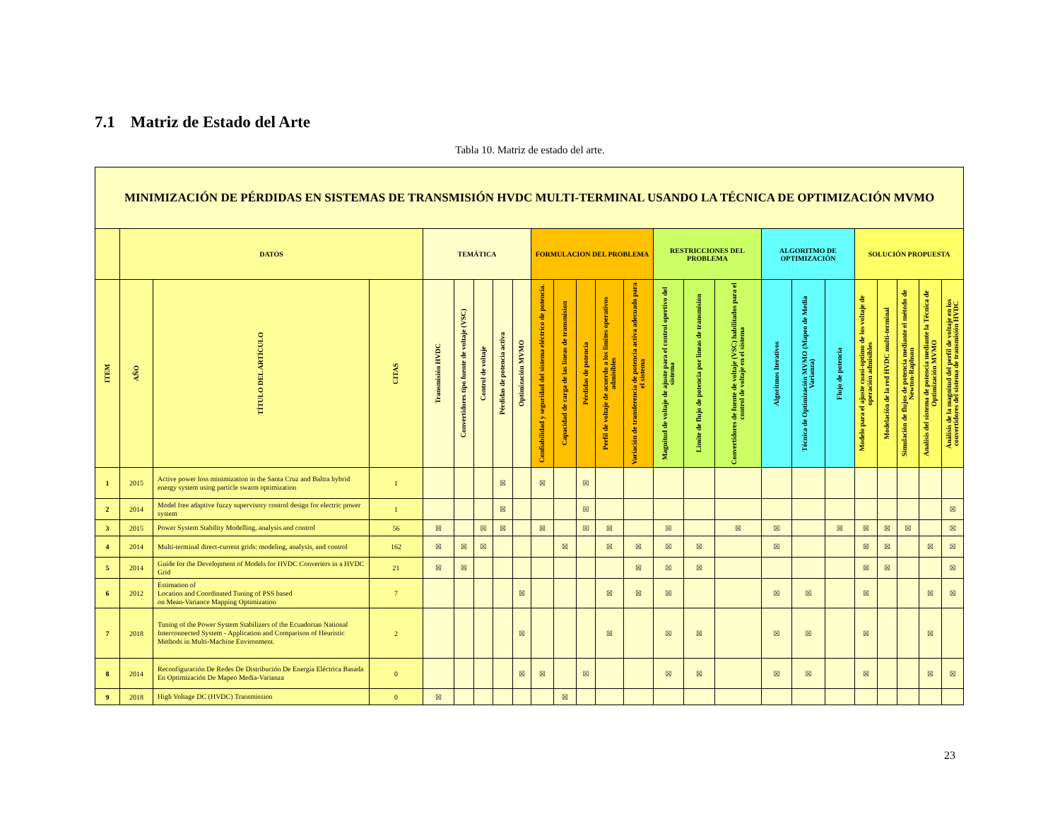7.1 Matriz de Estado del Arte
Tabla 10. Matriz de estado del arte.
| MINIMIZACIÓN DE PÉRDIDAS EN SISTEMAS DE TRANSMISIÓN HVDC MULTI-TERMINAL USANDO LA TÉCNICA DE OPTIMIZACIÓN MVMO | | | | | | | | | | | | | | | | | | | | | | | | |
| --- | --- | --- | --- | --- | --- | --- | --- | --- | --- | --- | --- | --- | --- | --- | --- | --- | --- | --- | --- | --- | --- | --- | --- | --- |
| | DATOS | | | TEMÁTICA | | | | | FORMULACION DEL PROBLEMA | | | | | RESTRICCIONES DEL PROBLEMA | | | ALGORITMO DE OPTIMIZACIÓN | | | SOLUCIÓN PROPUESTA | | | | |
| ITEM | AÑO | TÍTULO DEL ARTÍCULO | CITAS | Transmisión HVDC | Convertidores tipo fuente de voltaje (VSC) | Control de voltaje | Pérdidas de potencia activa | Optimización MVMO | Confiabilidad y seguridad del sistema eléctrico de potencia. | Capacidad de carga de las lineas de transmision | Pérdidas de potencia | Perfil de voltaje de acuerdo a los limites operativos admisibles | Variación de transferencia de potencia activa adecuado para el sistema | Magnitud de voltaje de ajuste para el control opertivo del sistema | Limite de flujo de potencia por lineas de transmision | Convertidores de fuente de voltaje (VSC) habilitados para el control de voltaje en el sistema | Algoritmos Iterativos | Técnica de Optimización MVMO (Mapeo de Media Varianza) | Flujo de potencia | Modelo para el ajuste cuasi-optimo de los voltaje de operación admisibles | Modelación de la red HVDC multi-terminal | Simulación de flujos de potencia mediante el método de Newton-Raphson | Analisis del sistema de potencia mediante la Técnica de Optimización MVMO | Análisis de la magnitud del perfil de voltaje en los convertidores del sistema de transmisión HVDC |
| 1 | 2015 | Active power loss minimization in the Santa Cruz and Baltra hybrid energy system using particle swarm optimization | 1 | | | | ☒ | | ☒ | | ☒ | | | | | | | | | | | | | |
| 2 | 2014 | Model free adaptive fuzzy supervisory control design for electric power system | 1 | | | | ☒ | | | | ☒ | | | | | | | | | | | | | ☒ |
| 3 | 2015 | Power System Stability Modelling, analysis and control | 56 | ☒ | | ☒ | ☒ | | ☒ | | ☒ | ☒ | | ☒ | | ☒ | ☒ | | ☒ | ☒ | ☒ | ☒ | | ☒ |
| 4 | 2014 | Multi-terminal direct-current grids: modeling, analysis, and control | 162 | ☒ | ☒ | ☒ | | | | ☒ | | ☒ | ☒ | ☒ | ☒ | | ☒ | | | ☒ | ☒ | | ☒ | ☒ |
| 5 | 2014 | Guide for the Development of Models for HVDC Converters in a HVDC Grid | 21 | ☒ | ☒ | | | | | | | | ☒ | ☒ | ☒ | | | | | ☒ | ☒ | | | ☒ |
| 6 | 2012 | Estimation of Location and Coordinated Tuning of PSS based on Mean-Variance Mapping Optimization | 7 | | | | | ☒ | | | | ☒ | ☒ | ☒ | | | ☒ | ☒ | | ☒ | | | ☒ | ☒ |
| 7 | 2018 | Tuning of the Power System Stabilizers of the Ecuadorian National Interconnected System - Application and Comparison of Heuristic Methods in Multi-Machine Environment. | 2 | | | | | ☒ | | | | ☒ | | ☒ | ☒ | | ☒ | ☒ | | ☒ | | | ☒ | |
| 8 | 2014 | Reconfiguración De Redes De Distribución De Energía Eléctrica Basada En Optimización De Mapeo Media-Varianza | 0 | | | | | ☒ | ☒ | | ☒ | | | ☒ | ☒ | | ☒ | ☒ | | ☒ | | | ☒ | ☒ |
| 9 | 2018 | High Voltage DC (HVDC) Transmission | 0 | ☒ | | | | | | ☒ | | | | | | | | | | | | | | |
23